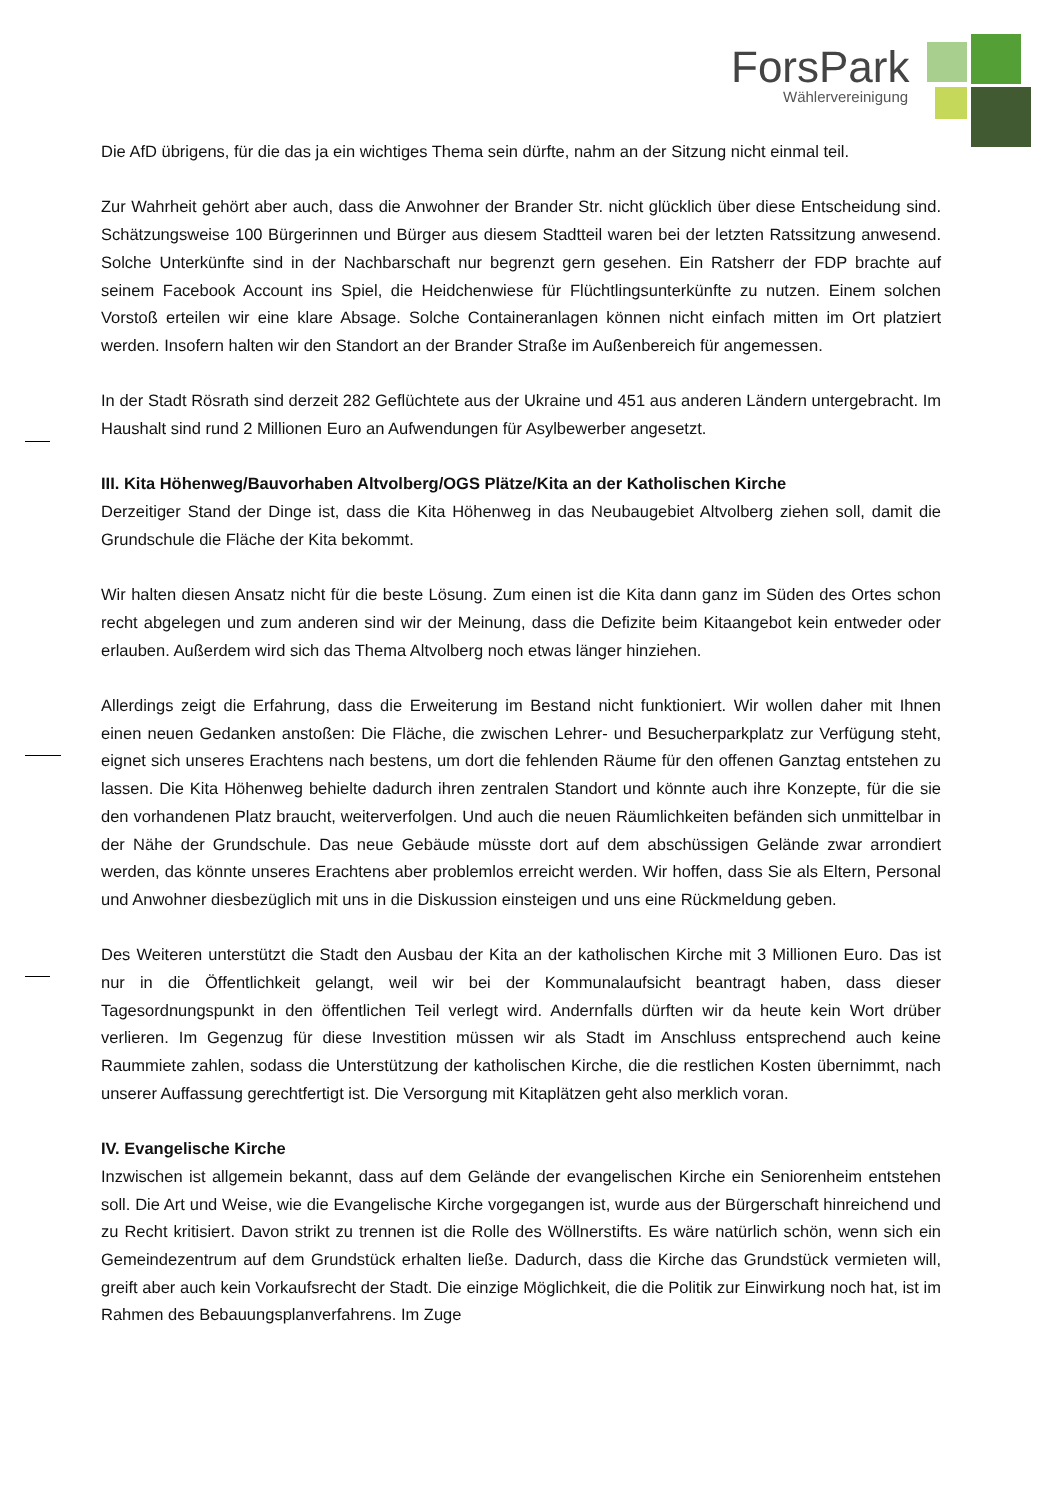ForsPark
Wählervereinigung
Die AfD übrigens, für die das ja ein wichtiges Thema sein dürfte, nahm an der Sitzung nicht einmal teil.
Zur Wahrheit gehört aber auch, dass die Anwohner der Brander Str. nicht glücklich über diese Entscheidung sind. Schätzungsweise 100 Bürgerinnen und Bürger aus diesem Stadtteil waren bei der letzten Ratssitzung anwesend. Solche Unterkünfte sind in der Nachbarschaft nur begrenzt gern gesehen. Ein Ratsherr der FDP brachte auf seinem Facebook Account ins Spiel, die Heidchenwiese für Flüchtlingsunterkünfte zu nutzen. Einem solchen Vorstoß erteilen wir eine klare Absage. Solche Containeranlagen können nicht einfach mitten im Ort platziert werden. Insofern halten wir den Standort an der Brander Straße im Außenbereich für angemessen.
In der Stadt Rösrath sind derzeit 282 Geflüchtete aus der Ukraine und 451 aus anderen Ländern untergebracht. Im Haushalt sind rund 2 Millionen Euro an Aufwendungen für Asylbewerber angesetzt.
III. Kita Höhenweg/Bauvorhaben Altvolberg/OGS Plätze/Kita an der Katholischen Kirche
Derzeitiger Stand der Dinge ist, dass die Kita Höhenweg in das Neubaugebiet Altvolberg ziehen soll, damit die Grundschule die Fläche der Kita bekommt.
Wir halten diesen Ansatz nicht für die beste Lösung. Zum einen ist die Kita dann ganz im Süden des Ortes schon recht abgelegen und zum anderen sind wir der Meinung, dass die Defizite beim Kitaangebot kein entweder oder erlauben. Außerdem wird sich das Thema Altvolberg noch etwas länger hinziehen.
Allerdings zeigt die Erfahrung, dass die Erweiterung im Bestand nicht funktioniert. Wir wollen daher mit Ihnen einen neuen Gedanken anstoßen: Die Fläche, die zwischen Lehrer- und Besucherparkplatz zur Verfügung steht, eignet sich unseres Erachtens nach bestens, um dort die fehlenden Räume für den offenen Ganztag entstehen zu lassen. Die Kita Höhenweg behielte dadurch ihren zentralen Standort und könnte auch ihre Konzepte, für die sie den vorhandenen Platz braucht, weiterverfolgen. Und auch die neuen Räumlichkeiten befänden sich unmittelbar in der Nähe der Grundschule. Das neue Gebäude müsste dort auf dem abschüssigen Gelände zwar arrondiert werden, das könnte unseres Erachtens aber problemlos erreicht werden. Wir hoffen, dass Sie als Eltern, Personal und Anwohner diesbezüglich mit uns in die Diskussion einsteigen und uns eine Rückmeldung geben.
Des Weiteren unterstützt die Stadt den Ausbau der Kita an der katholischen Kirche mit 3 Millionen Euro. Das ist nur in die Öffentlichkeit gelangt, weil wir bei der Kommunalaufsicht beantragt haben, dass dieser Tagesordnungspunkt in den öffentlichen Teil verlegt wird. Andernfalls dürften wir da heute kein Wort drüber verlieren. Im Gegenzug für diese Investition müssen wir als Stadt im Anschluss entsprechend auch keine Raummiete zahlen, sodass die Unterstützung der katholischen Kirche, die die restlichen Kosten übernimmt, nach unserer Auffassung gerechtfertigt ist. Die Versorgung mit Kitaplätzen geht also merklich voran.
IV. Evangelische Kirche
Inzwischen ist allgemein bekannt, dass auf dem Gelände der evangelischen Kirche ein Seniorenheim entstehen soll. Die Art und Weise, wie die Evangelische Kirche vorgegangen ist, wurde aus der Bürgerschaft hinreichend und zu Recht kritisiert. Davon strikt zu trennen ist die Rolle des Wöllnerstifts. Es wäre natürlich schön, wenn sich ein Gemeindezentrum auf dem Grundstück erhalten ließe. Dadurch, dass die Kirche das Grundstück vermieten will, greift aber auch kein Vorkaufsrecht der Stadt. Die einzige Möglichkeit, die die Politik zur Einwirkung noch hat, ist im Rahmen des Bebauungsplanverfahrens. Im Zuge